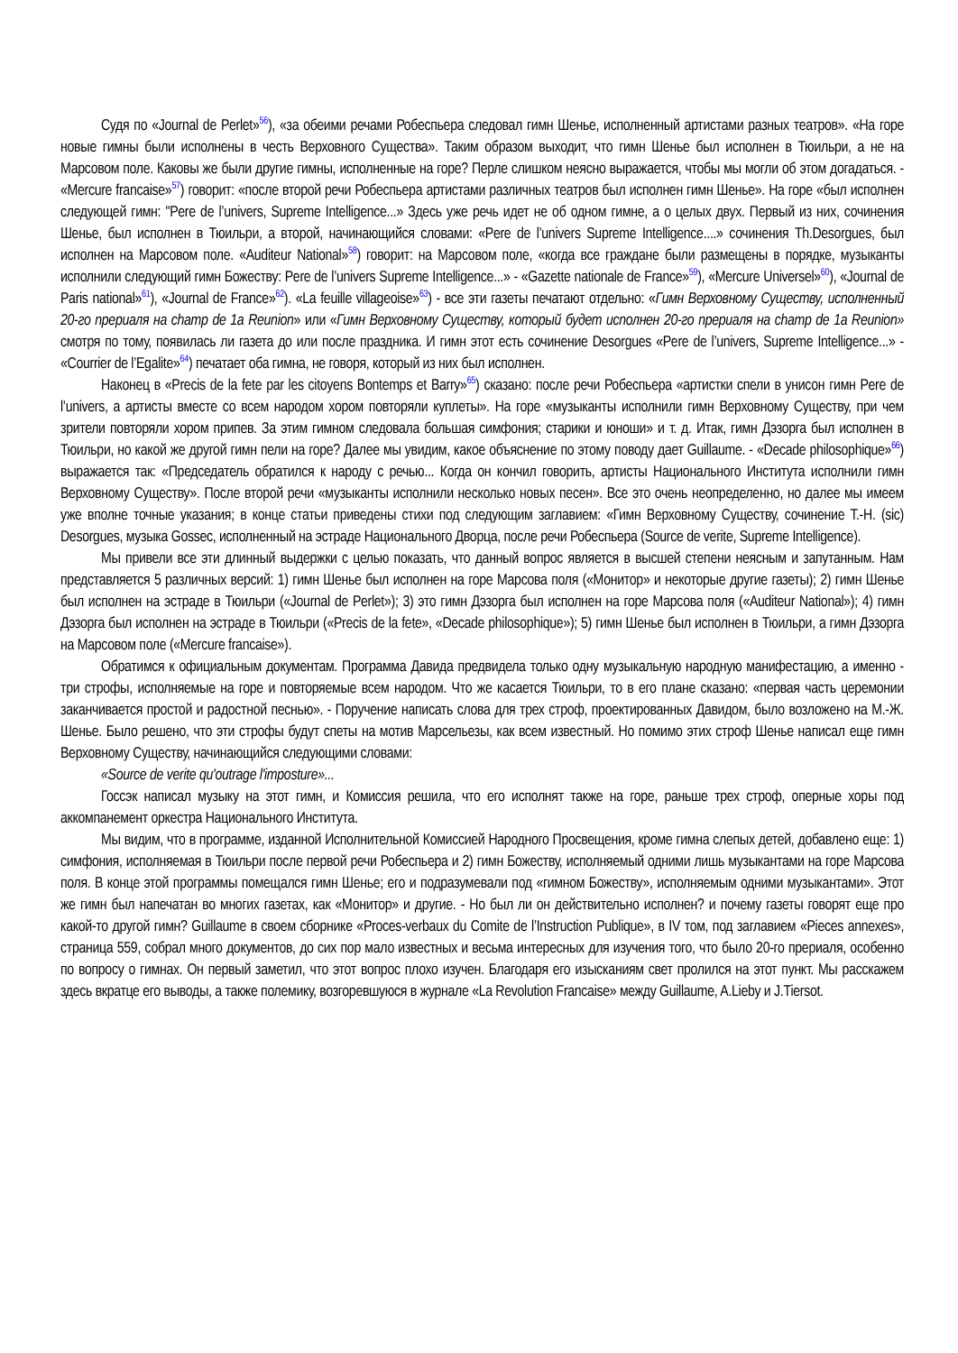Судя по «Journal de Perlet»<sup>56</sup>), «за обеими речами Робеспьера следовал гимн Шенье, исполненный артистами разных театров». «На горе новые гимны были исполнены в честь Верховного Существа». Таким образом выходит, что гимн Шенье был исполнен в Тюильри, а не на Марсовом поле. Каковы же были другие гимны, исполненные на горе? Перле слишком неясно выражается, чтобы мы могли об этом догадаться. - «Mercure francaise»<sup>57</sup>) говорит: «после второй речи Робеспьера артистами различных театров был исполнен гимн Шенье». На горе «был исполнен следующей гимн: "Pere de l’univers, Supreme Intelligence...» Здесь уже речь идет не об одном гимне, а о целых двух. Первый из них, сочинения Шенье, был исполнен в Тюильри, а второй, начинающийся словами: «Pere de l’univers Supreme Intelligence....» сочинения Th.Desorgues, был исполнен на Марсовом поле. «Auditeur National»<sup>58</sup>) говорит: на Марсовом поле, «когда все граждане были размещены в порядке, музыканты исполнили следующий гимн Божеству: Pere de l’univers Supreme Intelligence...» - «Gazette nationale de France»<sup>59</sup>), «Mercure Universel»<sup>60</sup>), «Journal de Paris national»<sup>61</sup>), «Journal de France»<sup>62</sup>). «La feuille villageoise»<sup>63</sup>) - все эти газеты печатают отдельно: «Гимн Верховному Существу, исполненный 20-го прериаля на champ de 1a Reunion» или «Гимн Верховному Существу, который будет исполнен 20-го прериаля на champ de 1a Reunion» смотря по тому, появилась ли газета до или после праздника. И гимн этот есть сочинение Desorgues «Pere de l’univers, Supreme Intelligence...» - «Courrier de l’Egalite»<sup>64</sup>) печатает оба гимна, не говоря, который из них был исполнен.
Наконец в «Precis de la fete par les citoyens Bontemps et Barry»<sup>65</sup>) сказано: после речи Робеспьера «артистки спели в унисон гимн Pere de l’univers, а артисты вместе со всем народом хором повторяли куплеты». На горе «музыканты исполнили гимн Верховному Существу, при чем зрители повторяли хором припев. За этим гимном следовала большая симфония; старики и юноши» и т. д. Итак, гимн Дэзорга был исполнен в Тюильри, но какой же другой гимн пели на горе? Далее мы увидим, какое объяснение по этому поводу дает Guillaume. - «Decade philosophique»<sup>66</sup>) выражается так: «Председатель обратился к народу с речью... Когда он кончил говорить, артисты Национального Института исполнили гимн Верховному Существу». После второй речи «музыканты исполнили несколько новых песен». Все это очень неопределенно, но далее мы имеем уже вполне точные указания; в конце статьи приведены стихи под следующим заглавием: «Гимн Верховному Существу, сочинение Т.-Н. (sic) Desorgues, музыка Gossec, исполненный на эстраде Национального Дворца, после речи Робеспьера (Source de verite, Supreme Intelligence).
Мы привели все эти длинный выдержки с целью показать, что данный вопрос является в высшей степени неясным и запутанным. Нам представляется 5 различных версий: 1) гимн Шенье был исполнен на горе Марсова поля («Монитор» и некоторые другие газеты); 2) гимн Шенье был исполнен на эстраде в Тюильри («Journal de Perlet»); 3) это гимн Дэзорга был исполнен на горе Марсова поля («Auditeur National»); 4) гимн Дэзорга был исполнен на эстраде в Тюильри («Precis de la fete», «Decade philosophique»); 5) гимн Шенье был исполнен в Тюильри, а гимн Дэзорга на Марсовом поле («Mercure francaise»).
Обратимся к официальным документам. Программа Давида предвидела только одну музыкальную народную манифестацию, а именно - три строфы, исполняемые на горе и повторяемые всем народом. Что же касается Тюильри, то в его плане сказано: «первая часть церемонии заканчивается простой и радостной песнью». - Поручение написать слова для трех строф, проектированных Давидом, было возложено на М.-Ж. Шенье. Было решено, что эти строфы будут спеты на мотив Марсельезы, как всем известный. Но помимо этих строф Шенье написал еще гимн Верховному Существу, начинающийся следующими словами:
«Source de verite qu'outrage l'imposture»...
Госсэк написал музыку на этот гимн, и Комиссия решила, что его исполнят также на горе, раньше трех строф, оперные хоры под аккомпанемент оркестра Национального Института.
Мы видим, что в программе, изданной Исполнительной Комиссией Народного Просвещения, кроме гимна слепых детей, добавлено еще: 1) симфония, исполняемая в Тюильри после первой речи Робеспьера и 2) гимн Божеству, исполняемый одними лишь музыкантами на горе Марсова поля. В конце этой программы помещался гимн Шенье; его и подразумевали под «гимном Божеству», исполняемым одними музыкантами». Этот же гимн был напечатан во многих газетах, как «Монитор» и другие. - Но был ли он действительно исполнен? и почему газеты говорят еще про какой-то другой гимн? Guillaume в своем сборнике «Proces-verbaux du Comite de l’Instruction Publique», в IV том, под заглавием «Pieces annexes», страница 559, собрал много документов, до сих пор мало известных и весьма интересных для изучения того, что было 20-го прериаля, особенно по вопросу о гимнах. Он первый заметил, что этот вопрос плохо изучен. Благодаря его изысканиям свет пролился на этот пункт. Мы расскажем здесь вкратце его выводы, а также полемику, возгоревшуюся в журнале «La Revolution Francaise» между Guillaume, A.Lieby и J.Tiersot.